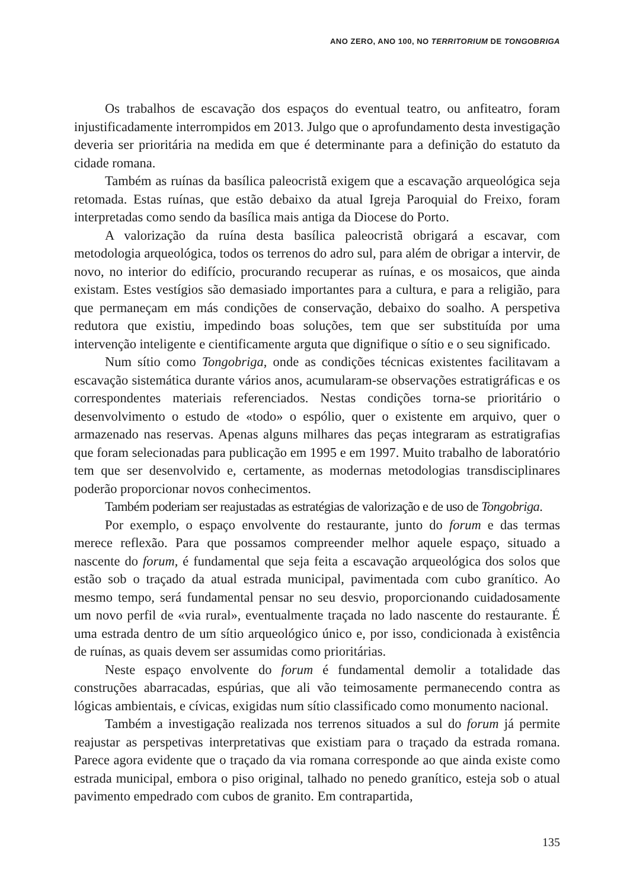ANO ZERO, ANO 100, NO TERRITORIUM DE TONGOBRIGA
Os trabalhos de escavação dos espaços do eventual teatro, ou anfiteatro, foram injustificadamente interrompidos em 2013. Julgo que o aprofundamento desta investigação deveria ser prioritária na medida em que é determinante para a definição do estatuto da cidade romana.
Também as ruínas da basílica paleocristã exigem que a escavação arqueológica seja retomada. Estas ruínas, que estão debaixo da atual Igreja Paroquial do Freixo, foram interpretadas como sendo da basílica mais antiga da Diocese do Porto.
A valorização da ruína desta basílica paleocristã obrigará a escavar, com metodologia arqueológica, todos os terrenos do adro sul, para além de obrigar a intervir, de novo, no interior do edifício, procurando recuperar as ruínas, e os mosaicos, que ainda existam. Estes vestígios são demasiado importantes para a cultura, e para a religião, para que permaneçam em más condições de conservação, debaixo do soalho. A perspetiva redutora que existiu, impedindo boas soluções, tem que ser substituída por uma intervenção inteligente e cientificamente arguta que dignifique o sítio e o seu significado.
Num sítio como Tongobriga, onde as condições técnicas existentes facilitavam a escavação sistemática durante vários anos, acumularam-se observações estratigráficas e os correspondentes materiais referenciados. Nestas condições torna-se prioritário o desenvolvimento o estudo de «todo» o espólio, quer o existente em arquivo, quer o armazenado nas reservas. Apenas alguns milhares das peças integraram as estratigrafias que foram selecionadas para publicação em 1995 e em 1997. Muito trabalho de laboratório tem que ser desenvolvido e, certamente, as modernas metodologias transdisciplinares poderão proporcionar novos conhecimentos.
Também poderiam ser reajustadas as estratégias de valorização e de uso de Tongobriga.
Por exemplo, o espaço envolvente do restaurante, junto do forum e das termas merece reflexão. Para que possamos compreender melhor aquele espaço, situado a nascente do forum, é fundamental que seja feita a escavação arqueológica dos solos que estão sob o traçado da atual estrada municipal, pavimentada com cubo granítico. Ao mesmo tempo, será fundamental pensar no seu desvio, proporcionando cuidadosamente um novo perfil de «via rural», eventualmente traçada no lado nascente do restaurante. É uma estrada dentro de um sítio arqueológico único e, por isso, condicionada à existência de ruínas, as quais devem ser assumidas como prioritárias.
Neste espaço envolvente do forum é fundamental demolir a totalidade das construções abarracadas, espúrias, que ali vão teimosamente permanecendo contra as lógicas ambientais, e cívicas, exigidas num sítio classificado como monumento nacional.
Também a investigação realizada nos terrenos situados a sul do forum já permite reajustar as perspetivas interpretativas que existiam para o traçado da estrada romana. Parece agora evidente que o traçado da via romana corresponde ao que ainda existe como estrada municipal, embora o piso original, talhado no penedo granítico, esteja sob o atual pavimento empedrado com cubos de granito. Em contrapartida,
135